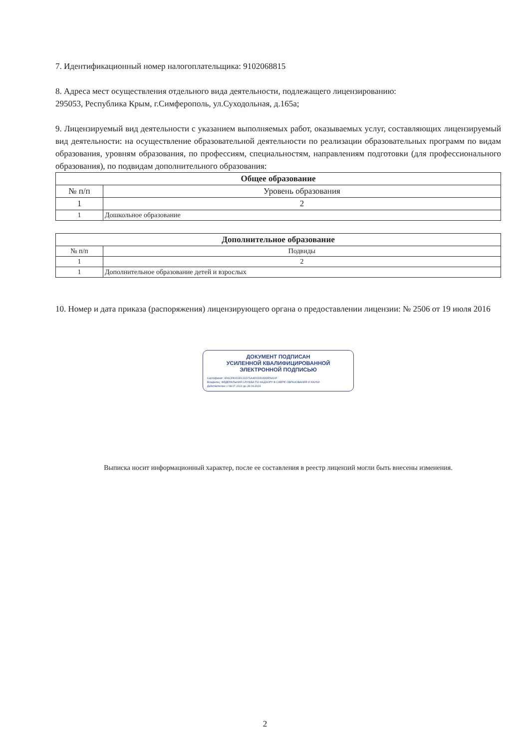7. Идентификационный номер налогоплательщика: 9102068815
8. Адреса мест осуществления отдельного вида деятельности, подлежащего лицензированию:
295053, Республика Крым, г.Симферополь, ул.Суходольная, д.165а;
9. Лицензируемый вид деятельности с указанием выполняемых работ, оказываемых услуг, составляющих лицензируемый вид деятельности: на осуществление образовательной деятельности по реализации образовательных программ по видам образования, уровням образования, по профессиям, специальностям, направлениям подготовки (для профессионального образования), по подвидам дополнительного образования:
| Общее образование | |
| --- | --- |
| № п/п | Уровень образования |
| 1 | 2 |
| 1 | Дошкольное образование |
| Дополнительное образование | |
| --- | --- |
| № п/п | Подвиды |
| 1 | 2 |
| 1 | Дополнительное образование детей и взрослых |
10. Номер и дата приказа (распоряжения) лицензирующего органа о предоставлении лицензии: № 2506 от 19 июля 2016
ДОКУМЕНТ ПОДПИСАН
УСИЛЕННОЙ КВАЛИФИЦИРОВАННОЙ
ЭЛЕКТРОННОЙ ПОДПИСЬЮ
Сертификат: 4FACF8331DC11D71A4D03302DDE5410F
Владелец: ФЕДЕРАЛЬНАЯ СЛУЖБА ПО НАДЗОРУ В СФЕРЕ ОБРАЗОВАНИЯ И НАУКИ
Действителен: с 08.07.2023 до 28.09.2024
Выписка носит информационный характер, после ее составления в реестр лицензий могли быть внесены изменения.
2